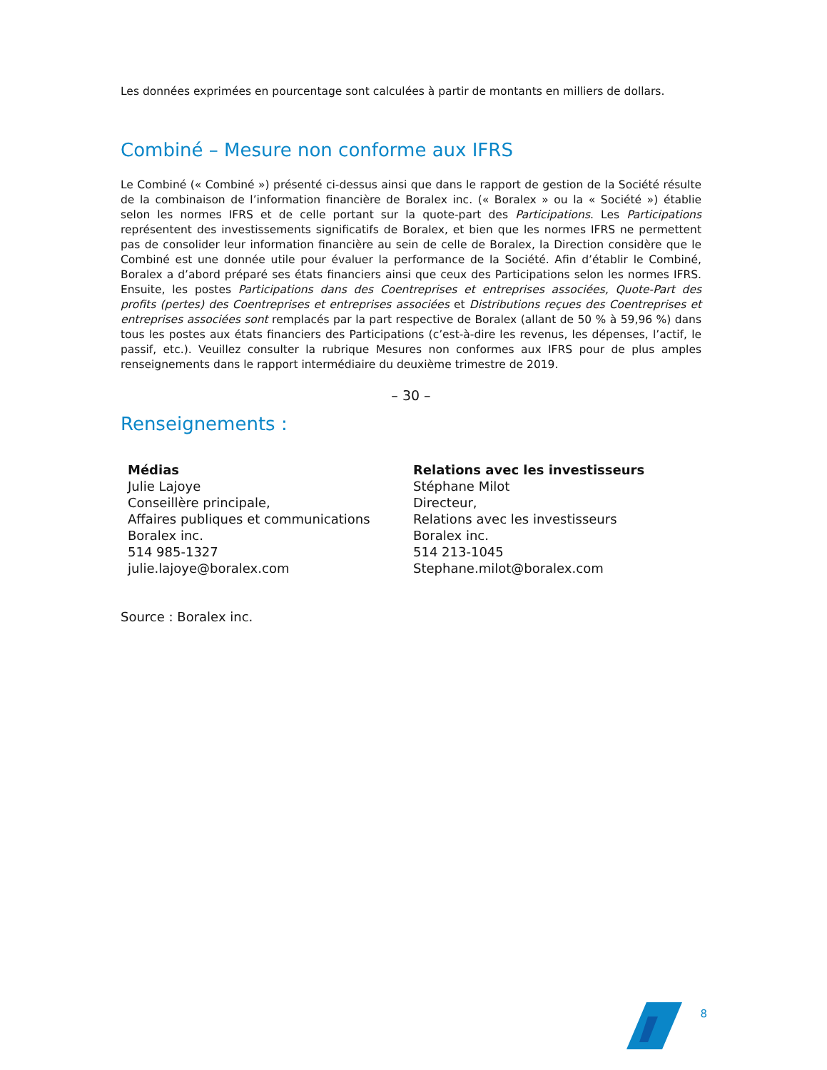Les données exprimées en pourcentage sont calculées à partir de montants en milliers de dollars.
Combiné – Mesure non conforme aux IFRS
Le Combiné (« Combiné ») présenté ci-dessus ainsi que dans le rapport de gestion de la Société résulte de la combinaison de l’information financière de Boralex inc. (« Boralex » ou la « Société ») établie selon les normes IFRS et de celle portant sur la quote-part des Participations. Les Participations représentent des investissements significatifs de Boralex, et bien que les normes IFRS ne permettent pas de consolider leur information financière au sein de celle de Boralex, la Direction considère que le Combiné est une donnée utile pour évaluer la performance de la Société. Afin d’établir le Combiné, Boralex a d’abord préparé ses états financiers ainsi que ceux des Participations selon les normes IFRS. Ensuite, les postes Participations dans des Coentreprises et entreprises associées, Quote-Part des profits (pertes) des Coentreprises et entreprises associées et Distributions reçues des Coentreprises et entreprises associées sont remplacés par la part respective de Boralex (allant de 50 % à 59,96 %) dans tous les postes aux états financiers des Participations (c’est-à-dire les revenus, les dépenses, l’actif, le passif, etc.). Veuillez consulter la rubrique Mesures non conformes aux IFRS pour de plus amples renseignements dans le rapport intermédiaire du deuxième trimestre de 2019.
– 30 –
Renseignements :
Médias
Julie Lajoye
Conseillère principale,
Affaires publiques et communications
Boralex inc.
514 985-1327
julie.lajoye@boralex.com
Relations avec les investisseurs
Stéphane Milot
Directeur,
Relations avec les investisseurs
Boralex inc.
514 213-1045
Stephane.milot@boralex.com
Source : Boralex inc.
8